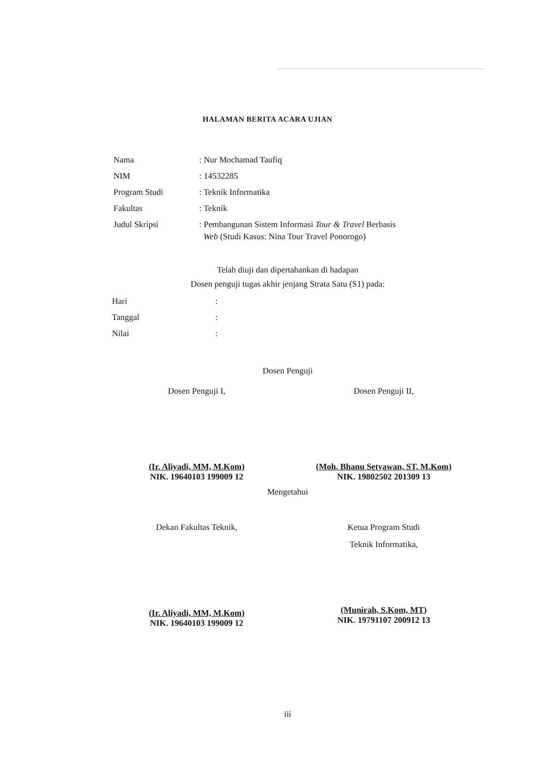HALAMAN BERITA ACARA UJIAN
| Nama | : Nur Mochamad Taufiq |
| NIM | : 14532285 |
| Program Studi | : Teknik Informatika |
| Fakultas | : Teknik |
| Judul Skripsi | : Pembangunan Sistem Informasi Tour & Travel Berbasis Web (Studi Kasus: Nina Tour Travel Ponorogo) |
Telah diuji dan dipertahankan di hadapan
Dosen penguji tugas akhir jenjang Strata Satu (S1) pada:
| Hari | : |
| Tanggal | : |
| Nilai | : |
Dosen Penguji
Dosen Penguji I,
(Ir. Aliyadi, MM, M.Kom)
NIK. 19640103 199009 12
Dosen Penguji II,
(Moh. Bhanu Setyawan, ST, M.Kom)
NIK. 19802502 201309 13
Mengetahui
Dekan Fakultas Teknik,
(Ir. Aliyadi, MM, M.Kom)
NIK. 19640103 199009 12
Ketua Program Studi
Teknik Informatika,
(Munirah, S.Kom, MT)
NIK. 19791107 200912 13
iii